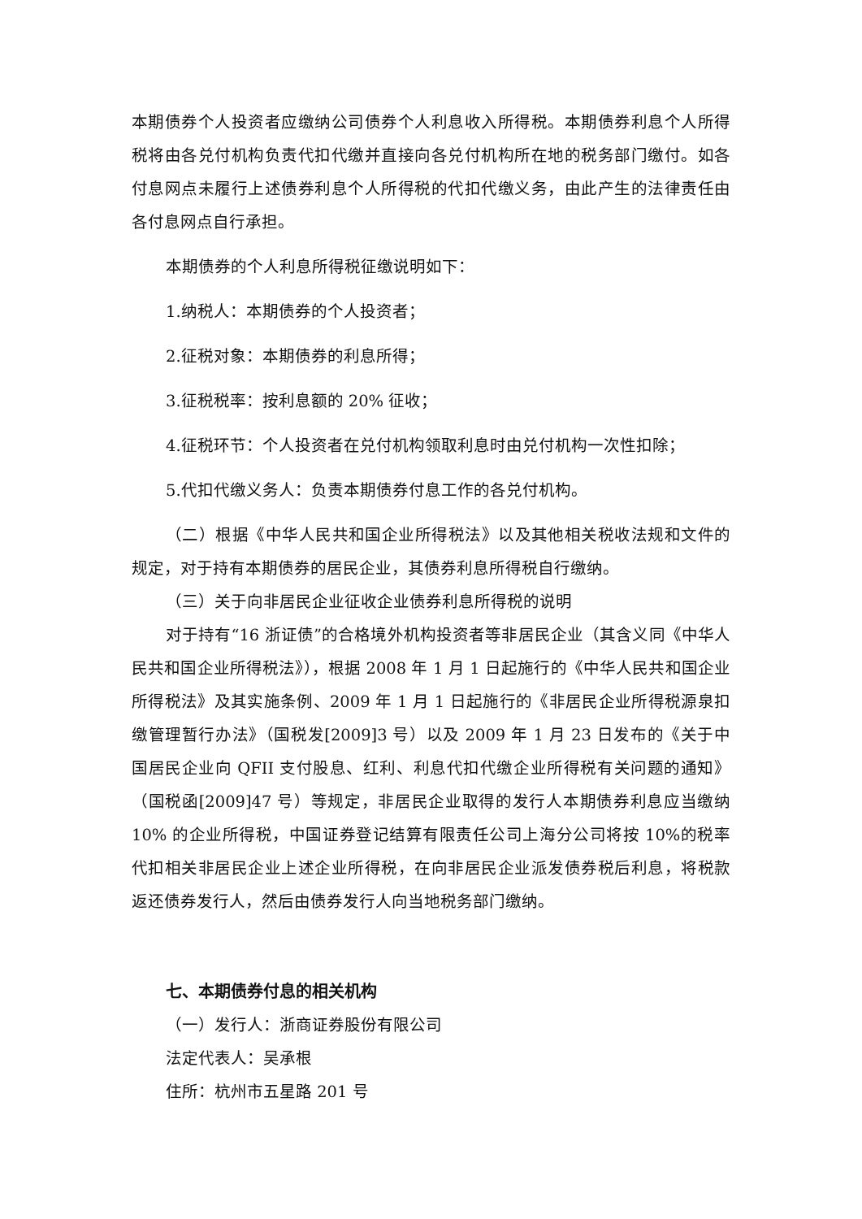本期债券个人投资者应缴纳公司债券个人利息收入所得税。本期债券利息个人所得税将由各兑付机构负责代扣代缴并直接向各兑付机构所在地的税务部门缴付。如各付息网点未履行上述债券利息个人所得税的代扣代缴义务，由此产生的法律责任由各付息网点自行承担。
本期债券的个人利息所得税征缴说明如下：
1.纳税人：本期债券的个人投资者；
2.征税对象：本期债券的利息所得；
3.征税税率：按利息额的 20% 征收；
4.征税环节：个人投资者在兑付机构领取利息时由兑付机构一次性扣除；
5.代扣代缴义务人：负责本期债券付息工作的各兑付机构。
（二）根据《中华人民共和国企业所得税法》以及其他相关税收法规和文件的规定，对于持有本期债券的居民企业，其债券利息所得税自行缴纳。
（三）关于向非居民企业征收企业债券利息所得税的说明
对于持有“16 浙证债”的合格境外机构投资者等非居民企业（其含义同《中华人民共和国企业所得税法》），根据 2008 年 1 月 1 日起施行的《中华人民共和国企业所得税法》及其实施条例、2009 年 1 月 1 日起施行的《非居民企业所得税源泉扣缴管理暂行办法》（国税发[2009]3 号）以及 2009 年 1 月 23 日发布的《关于中国居民企业向 QFII 支付股息、红利、利息代扣代缴企业所得税有关问题的通知》（国税函[2009]47 号）等规定，非居民企业取得的发行人本期债券利息应当缴纳 10% 的企业所得税，中国证券登记结算有限责任公司上海分公司将按 10%的税率代扣相关非居民企业上述企业所得税，在向非居民企业派发债券税后利息，将税款返还债券发行人，然后由债券发行人向当地税务部门缴纳。
七、本期债券付息的相关机构
（一）发行人：浙商证券股份有限公司
法定代表人：吴承根
住所：杭州市五星路 201 号